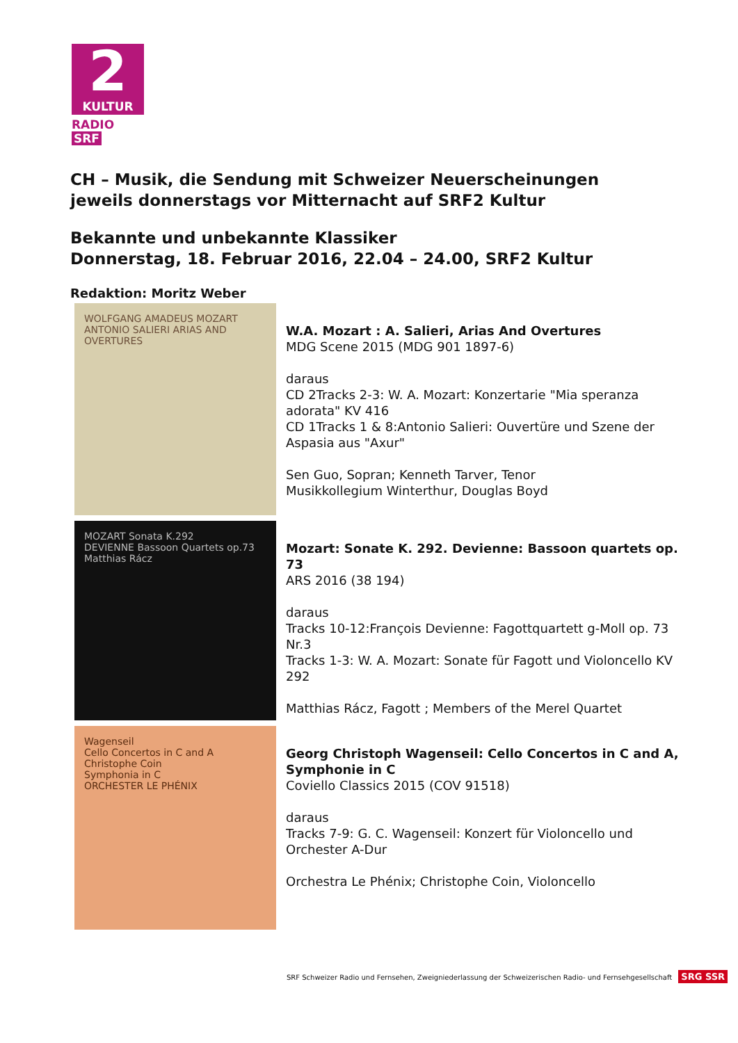2
KULTUR
RADIO SRF
CH – Musik, die Sendung mit Schweizer Neuerscheinungen
jeweils donnerstags vor Mitternacht auf SRF2 Kultur
Bekannte und unbekannte Klassiker
Donnerstag, 18. Februar 2016, 22.04 – 24.00, SRF2 Kultur
Redaktion: Moritz Weber
WOLFGANG AMADEUS MOZART ANTONIO SALIERI ARIAS AND OVERTURES
W.A. Mozart : A. Salieri, Arias And Overtures
MDG Scene 2015 (MDG 901 1897-6)
daraus
CD 2Tracks 2-3: W. A. Mozart: Konzertarie "Mia speranza adorata" KV 416
CD 1Tracks 1 & 8:Antonio Salieri: Ouvertüre und Szene der Aspasia aus "Axur"
Sen Guo, Sopran; Kenneth Tarver, Tenor
Musikkollegium Winterthur, Douglas Boyd
MOZART Sonata K.292
DEVIENNE Bassoon Quartets op.73
Matthias Rácz
Mozart: Sonate K. 292. Devienne: Bassoon quartets op. 73
ARS 2016 (38 194)
daraus
Tracks 10-12:François Devienne: Fagottquartett g-Moll op. 73 Nr.3
Tracks 1-3: W. A. Mozart: Sonate für Fagott und Violoncello KV 292
Matthias Rácz, Fagott ; Members of the Merel Quartet
Wagenseil
Cello Concertos in C and A
Christophe Coin
Symphonia in C
ORCHESTER LE PHÉNIX
Georg Christoph Wagenseil: Cello Concertos in C and A, Symphonie in C
Coviello Classics 2015 (COV 91518)
daraus
Tracks 7-9: G. C. Wagenseil: Konzert für Violoncello und Orchester A-Dur
Orchestra Le Phénix; Christophe Coin, Violoncello
SRF Schweizer Radio und Fernsehen, Zweigniederlassung der Schweizerischen Radio- und Fernsehgesellschaft SRG SSR